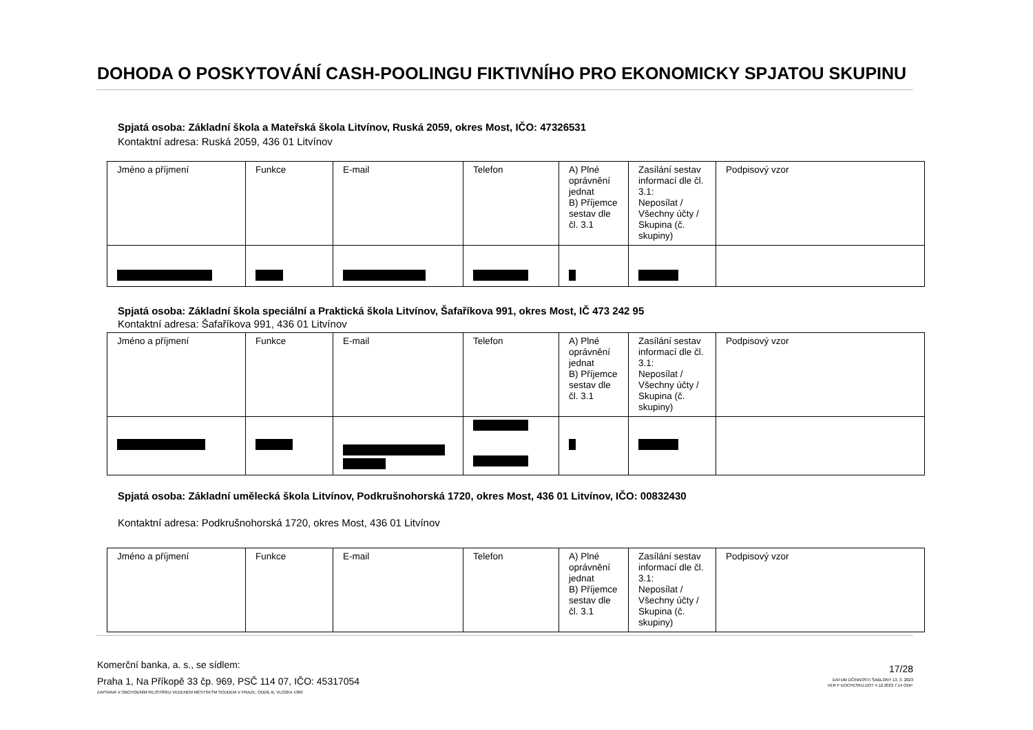DOHODA O POSKYTOVÁNÍ CASH-POOLINGU FIKTIVNÍHO PRO EKONOMICKY SPJATOU SKUPINU
Spjatá osoba: Základní škola a Mateřská škola Litvínov, Ruská 2059, okres Most, IČO: 47326531
Kontaktní adresa: Ruská 2059, 436 01 Litvínov
| Jméno a příjmení | Funkce | E-mail | Telefon | A) Plné oprávnění jednat B) Příjemce sestav dle čl. 3.1 | Zasílání sestav informací dle čl. 3.1: Neposílat / Všechny účty / Skupina (č. skupiny) | Podpisový vzor |
Spjatá osoba: Základní škola speciální a Praktická škola Litvínov, Šafaříkova 991, okres Most, IČ 473 242 95
Kontaktní adresa: Šafaříkova 991, 436 01 Litvínov
| Jméno a příjmení | Funkce | E-mail | Telefon | A) Plné oprávnění jednat B) Příjemce sestav dle čl. 3.1 | Zasílání sestav informací dle čl. 3.1: Neposílat / Všechny účty / Skupina (č. skupiny) | Podpisový vzor |
Spjatá osoba: Základní umělecká škola Litvínov, Podkrušnohorská 1720, okres Most, 436 01 Litvínov, IČO: 00832430
Kontaktní adresa: Podkrušnohorská 1720, okres Most, 436 01 Litvínov
| Jméno a příjmení | Funkce | E-mail | Telefon | A) Plné oprávnění jednat B) Příjemce sestav dle čl. 3.1 | Zasílání sestav informací dle čl. 3.1: Neposílat / Všechny účty / Skupina (č. skupiny) | Podpisový vzor |
Komerční banka, a. s., se sídlem:
Praha 1, Na Příkopě 33 čp. 969, PSČ 114 07, IČO: 45317054
ZAPSANÁ V OBCHODNÍM REJSTŘÍKU VEDENÉM MĚSTSKÝM SOUDEM V PRAZE, ODDÍL B, VLOŽKA 1360
17/28
DATUM ÚČINNOSTI ŠABLONY 13. 3. 2023
VER F DOCPESKU.DOT 4.12.2023 7:14 ODP.